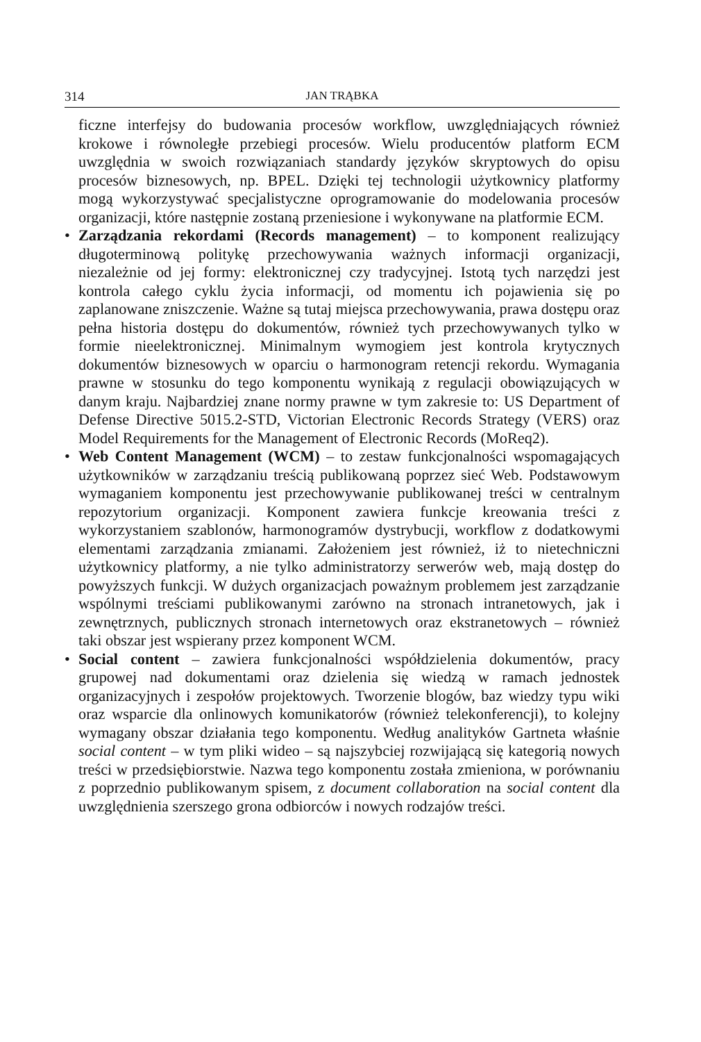314 JAN TRĄBKA
ficzne interfejsy do budowania procesów workflow, uwzględniających również krokowe i równoległe przebiegi procesów. Wielu producentów platform ECM uwzględnia w swoich rozwiązaniach standardy języków skryptowych do opisu procesów biznesowych, np. BPEL. Dzięki tej technologii użytkownicy platformy mogą wykorzystywać specjalistyczne oprogramowanie do modelowania procesów organizacji, które następnie zostaną przeniesione i wykonywane na platformie ECM.
• Zarządzania rekordami (Records management) – to komponent realizujący długoterminową politykę przechowywania ważnych informacji organizacji, niezależnie od jej formy: elektronicznej czy tradycyjnej. Istotą tych narzędzi jest kontrola całego cyklu życia informacji, od momentu ich pojawienia się po zaplanowane zniszczenie. Ważne są tutaj miejsca przechowywania, prawa dostępu oraz pełna historia dostępu do dokumentów, również tych przechowywanych tylko w formie nieelektronicznej. Minimalnym wymogiem jest kontrola krytycznych dokumentów biznesowych w oparciu o harmonogram retencji rekordu. Wymagania prawne w stosunku do tego komponentu wynikają z regulacji obowiązujących w danym kraju. Najbardziej znane normy prawne w tym zakresie to: US Department of Defense Directive 5015.2-STD, Victorian Electronic Records Strategy (VERS) oraz Model Requirements for the Management of Electronic Records (MoReq2).
• Web Content Management (WCM) – to zestaw funkcjonalności wspomagających użytkowników w zarządzaniu treścią publikowaną poprzez sieć Web. Podstawowym wymaganiem komponentu jest przechowywanie publikowanej treści w centralnym repozytorium organizacji. Komponent zawiera funkcje kreowania treści z wykorzystaniem szablonów, harmonogramów dystrybucji, workflow z dodatkowymi elementami zarządzania zmianami. Założeniem jest również, iż to nietechniczni użytkownicy platformy, a nie tylko administratorzy serwerów web, mają dostęp do powyższych funkcji. W dużych organizacjach poważnym problemem jest zarządzanie wspólnymi treściami publikowanymi zarówno na stronach intranetowych, jak i zewnętrznych, publicznych stronach internetowych oraz ekstranetowych – również taki obszar jest wspierany przez komponent WCM.
• Social content – zawiera funkcjonalności współdzielenia dokumentów, pracy grupowej nad dokumentami oraz dzielenia się wiedzą w ramach jednostek organizacyjnych i zespołów projektowych. Tworzenie blogów, baz wiedzy typu wiki oraz wsparcie dla onlinowych komunikatorów (również telekonferencji), to kolejny wymagany obszar działania tego komponentu. Według analityków Gartneta właśnie social content – w tym pliki wideo – są najszybciej rozwijającą się kategorią nowych treści w przedsiębiorstwie. Nazwa tego komponentu została zmieniona, w porównaniu z poprzednio publikowanym spisem, z document collaboration na social content dla uwzględnienia szerszego grona odbiorców i nowych rodzajów treści.